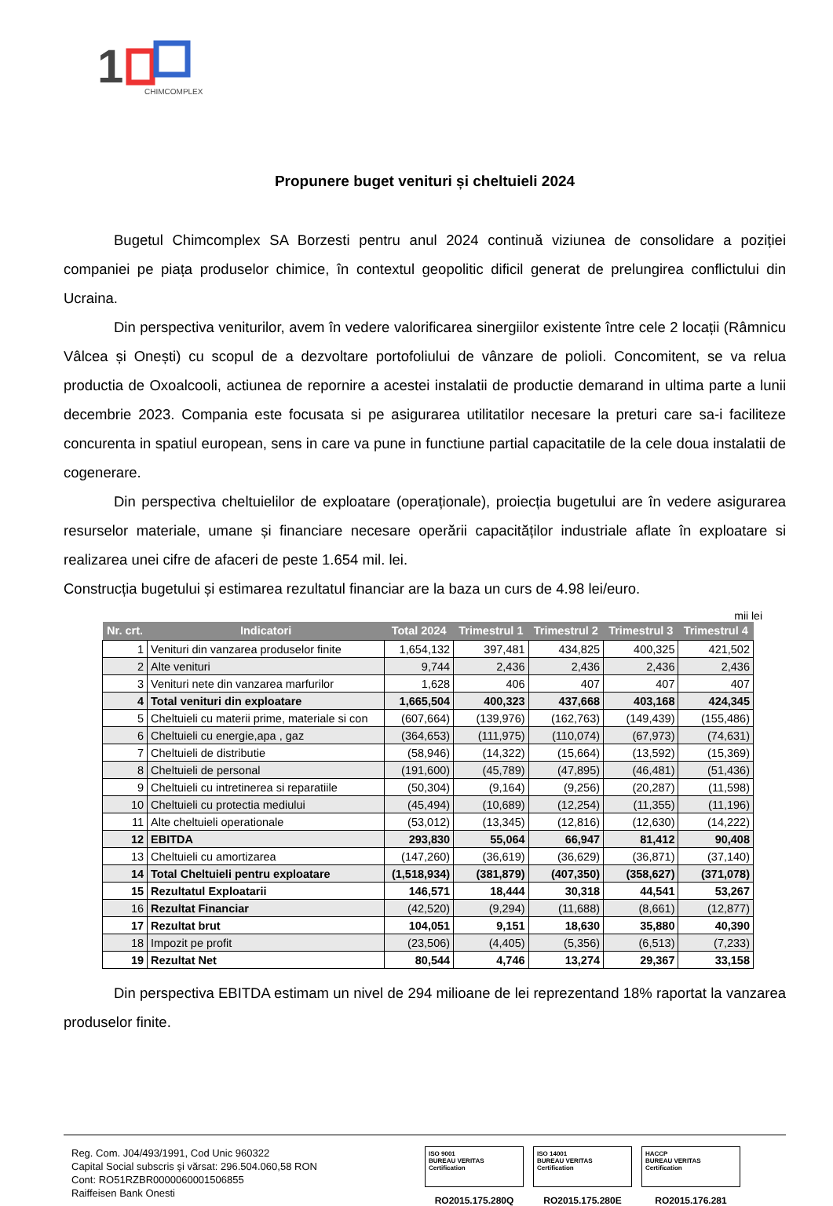1
CHIMCOMPLEX
Propunere buget venituri și cheltuieli 2024
Bugetul Chimcomplex SA Borzesti pentru anul 2024 continuă viziunea de consolidare a poziției companiei pe piața produselor chimice, în contextul geopolitic dificil generat de prelungirea conflictului din Ucraina.
Din perspectiva veniturilor, avem în vedere valorificarea sinergiilor existente între cele 2 locații (Râmnicu Vâlcea și Onești) cu scopul de a dezvoltare portofoliului de vânzare de polioli. Concomitent, se va relua productia de Oxoalcooli, actiunea de repornire a acestei instalatii de productie demarand in ultima parte a lunii decembrie 2023. Compania este focusata si pe asigurarea utilitatilor necesare la preturi care sa-i faciliteze concurenta in spatiul european, sens in care va pune in functiune partial capacitatile de la cele doua instalatii de cogenerare.
Din perspectiva cheltuielilor de exploatare (operaționale), proiecția bugetului are în vedere asigurarea resurselor materiale, umane și financiare necesare operării capacităților industriale aflate în exploatare si realizarea unei cifre de afaceri de peste 1.654 mil. lei.
Construcția bugetului și estimarea rezultatul financiar are la baza un curs de 4.98 lei/euro.
mii lei
| Nr. crt. | Indicatori | Total 2024 | Trimestrul 1 | Trimestrul 2 | Trimestrul 3 | Trimestrul 4 |
| --- | --- | --- | --- | --- | --- | --- |
| 1 | Venituri din vanzarea produselor finite | 1,654,132 | 397,481 | 434,825 | 400,325 | 421,502 |
| 2 | Alte venituri | 9,744 | 2,436 | 2,436 | 2,436 | 2,436 |
| 3 | Venituri nete din vanzarea marfurilor | 1,628 | 406 | 407 | 407 | 407 |
| 4 | Total venituri din exploatare | 1,665,504 | 400,323 | 437,668 | 403,168 | 424,345 |
| 5 | Cheltuieli cu materii prime, materiale si con | (607,664) | (139,976) | (162,763) | (149,439) | (155,486) |
| 6 | Cheltuieli cu energie,apa , gaz | (364,653) | (111,975) | (110,074) | (67,973) | (74,631) |
| 7 | Cheltuieli de distributie | (58,946) | (14,322) | (15,664) | (13,592) | (15,369) |
| 8 | Cheltuieli de personal | (191,600) | (45,789) | (47,895) | (46,481) | (51,436) |
| 9 | Cheltuieli cu intretinerea si reparatiile | (50,304) | (9,164) | (9,256) | (20,287) | (11,598) |
| 10 | Cheltuieli cu protectia mediului | (45,494) | (10,689) | (12,254) | (11,355) | (11,196) |
| 11 | Alte cheltuieli operationale | (53,012) | (13,345) | (12,816) | (12,630) | (14,222) |
| 12 | EBITDA | 293,830 | 55,064 | 66,947 | 81,412 | 90,408 |
| 13 | Cheltuieli cu amortizarea | (147,260) | (36,619) | (36,629) | (36,871) | (37,140) |
| 14 | Total Cheltuieli pentru exploatare | (1,518,934) | (381,879) | (407,350) | (358,627) | (371,078) |
| 15 | Rezultatul Exploatarii | 146,571 | 18,444 | 30,318 | 44,541 | 53,267 |
| 16 | Rezultat Financiar | (42,520) | (9,294) | (11,688) | (8,661) | (12,877) |
| 17 | Rezultat brut | 104,051 | 9,151 | 18,630 | 35,880 | 40,390 |
| 18 | Impozit pe profit | (23,506) | (4,405) | (5,356) | (6,513) | (7,233) |
| 19 | Rezultat Net | 80,544 | 4,746 | 13,274 | 29,367 | 33,158 |
Din perspectiva EBITDA estimam un nivel de 294 milioane de lei reprezentand 18% raportat la vanzarea produselor finite.
Reg. Com. J04/493/1991, Cod Unic 960322
Capital Social subscris şi vărsat: 296.504.060,58 RON
Cont: RO51RZBR0000060001506855
Raiffeisen Bank Onesti
ISO 9001
BUREAU VERITAS
Certification
RO2015.175.280Q
ISO 14001
BUREAU VERITAS
Certification
RO2015.175.280E
HACCP
BUREAU VERITAS
Certification
RO2015.176.281